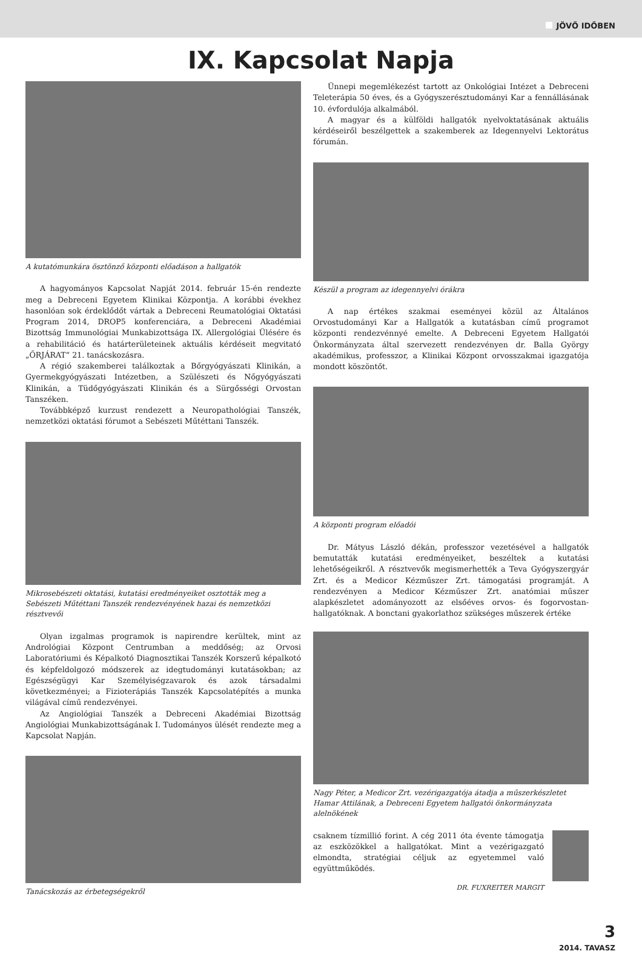JÖVŐ IDŐBEN
IX. Kapcsolat Napja
A kutatómunkára ösztönző központi előadáson a hallgatók
A hagyományos Kapcsolat Napját 2014. február 15-én rendezte meg a Debreceni Egyetem Klinikai Központja. A korábbi évekhez hasonlóan sok érdeklődőt vártak a Debreceni Reumatológiai Oktatási Program 2014, DROP5 konferenciára, a Debreceni Akadémiai Bizottság Immunológiai Munkabizottsága IX. Allergológiai Ülésére és a rehabilitáció és határterületeinek aktuális kérdéseit megvitató „ŐRJÁRAT” 21. tanácskozásra.
A régió szakemberei találkoztak a Bőrgyógyászati Klinikán, a Gyermekgyógyászati Intézetben, a Szülészeti és Nőgyógyászati Klinikán, a Tüdőgyógyászati Klinikán és a Sürgősségi Orvostan Tanszéken.
Továbbképző kurzust rendezett a Neuropathológiai Tanszék, nemzetközi oktatási fórumot a Sebészeti Műtéttani Tanszék.
Mikrosebészeti oktatási, kutatási eredményeiket osztották meg a Sebészeti Műtéttani Tanszék rendezvényének hazai és nemzetközi résztvevői
Olyan izgalmas programok is napirendre kerültek, mint az Andrológiai Központ Centrumban a meddőség; az Orvosi Laboratóriumi és Képalkotó Diagnosztikai Tanszék Korszerű képalkotó és képfeldolgozó módszerek az idegtudományi kutatásokban; az Egészségügyi Kar Személyiségzavarok és azok társadalmi következményei; a Fizioterápiás Tanszék Kapcsolatépítés a munka világával című rendezvényei.
Az Angiológiai Tanszék a Debreceni Akadémiai Bizottság Angiológiai Munkabizottságának I. Tudományos ülését rendezte meg a Kapcsolat Napján.
Tanácskozás az érbetegségekről
Ünnepi megemlékezést tartott az Onkológiai Intézet a Debreceni Teleterápia 50 éves, és a Gyógyszerésztudományi Kar a fennállásának 10. évfordulója alkalmából.
A magyar és a külföldi hallgatók nyelvoktatásának aktuális kérdéseiről beszélgettek a szakemberek az Idegennyelvi Lektorátus fórumán.
Készül a program az idegennyelvi órákra
A nap értékes szakmai eseményei közül az Általános Orvostudományi Kar a Hallgatók a kutatásban című programot központi rendezvénnyé emelte. A Debreceni Egyetem Hallgatói Önkormányzata által szervezett rendezvényen dr. Balla György akadémikus, professzor, a Klinikai Központ orvosszakmai igazgatója mondott köszöntőt.
A központi program előadói
Dr. Mátyus László dékán, professzor vezetésével a hallgatók bemutatták kutatási eredményeiket, beszéltek a kutatási lehetőségeikről. A résztvevők megismerhették a Teva Gyógyszergyár Zrt. és a Medicor Kézműszer Zrt. támogatási programját. A rendezvényen a Medicor Kézműszer Zrt. anatómiai műszer alapkészletet adományozott az elsőéves orvos- és fogorvostan-hallgatóknak. A bonctani gyakorlathoz szükséges műszerek értéke
Nagy Péter, a Medicor Zrt. vezérigazgatója átadja a műszerkészletet Hamar Attilának, a Debreceni Egyetem hallgatói önkormányzata alelnökének
csaknem tízmillió forint. A cég 2011 óta évente támogatja az eszközökkel a hallgatókat. Mint a vezérigazgató elmondta, stratégiai céljuk az egyetemmel való együttműködés.
DR. FUXREITER MARGIT
3
2014. TAVASZ